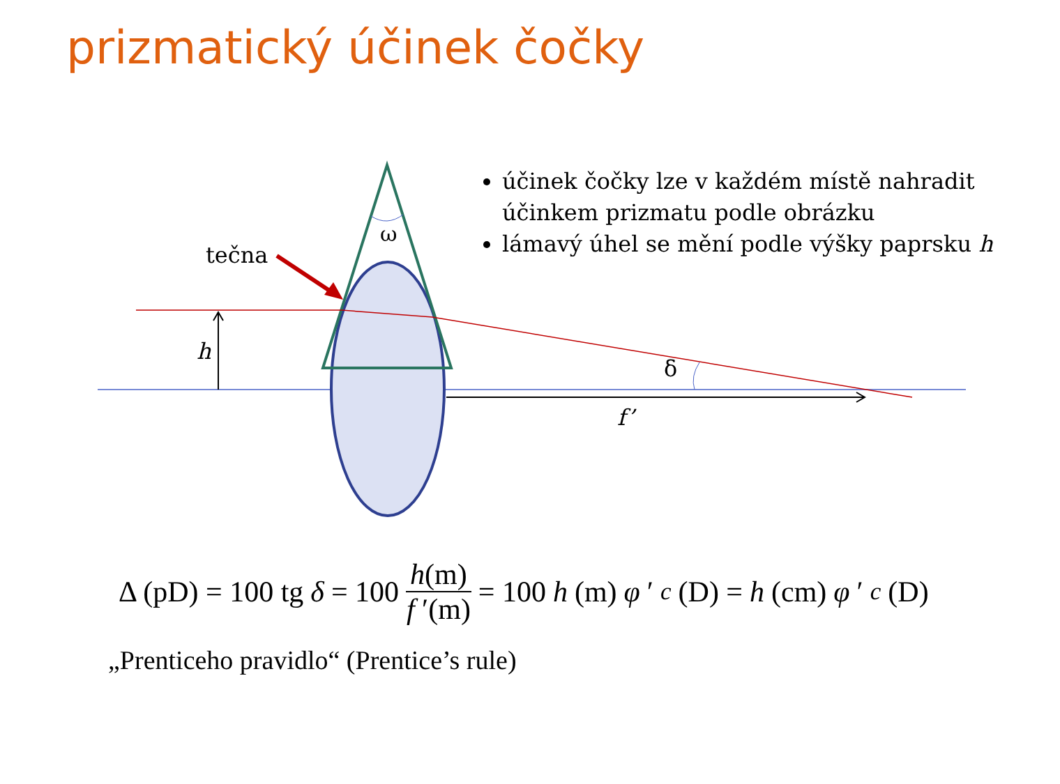prizmatický účinek čočky
ω
tečna
h
δ
f’
účinek čočky lze v každém místě nahradit účinkem prizmatu podle obrázku
lámavý úhel se mění podle výšky paprsku h
Δ (pD) = 100 tg δ = 100 h(m) f ′(m) = 100 h (m) φ ′<sub>c</sub> (D) = h (cm) φ ′<sub>c</sub> (D)
„Prenticeho pravidlo“ (Prentice’s rule)